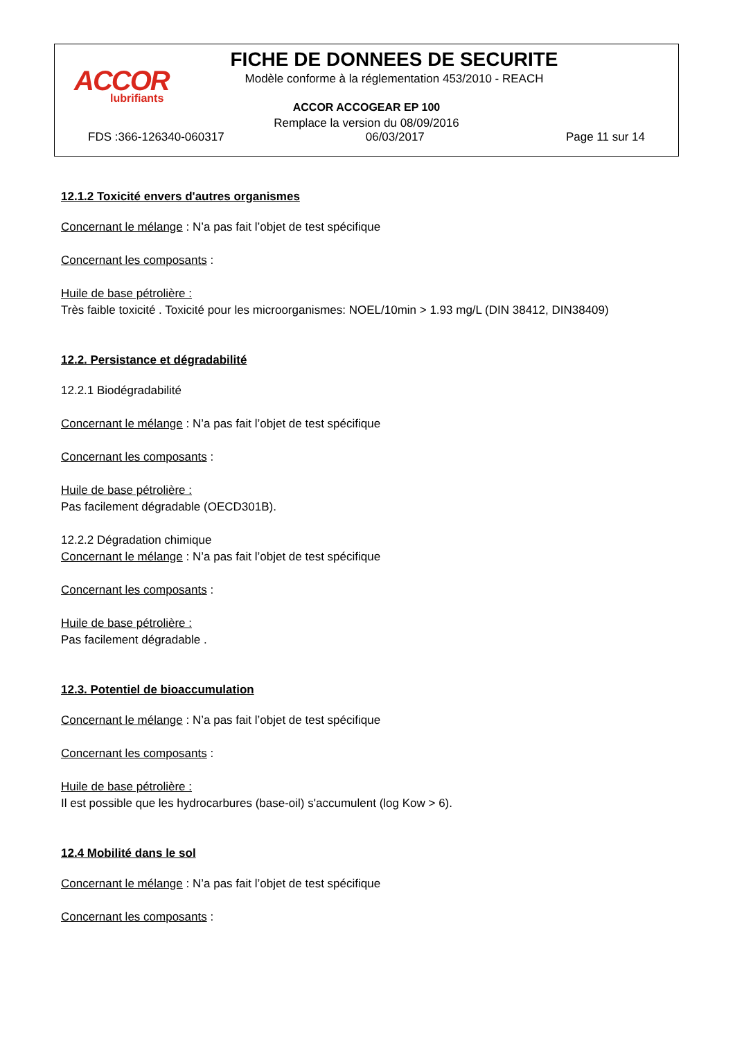ACCOR
lubrifiants
FICHE DE DONNEES DE SECURITE
Modèle conforme à la réglementation 453/2010 - REACH
ACCOR ACCOGEAR EP 100
Remplace la version du 08/09/2016
FDS :366-126340-060317 06/03/2017 Page 11 sur 14
12.1.2 Toxicité envers d'autres organismes
Concernant le mélange : N’a pas fait l’objet de test spécifique
Concernant les composants :
Huile de base pétrolière :
Très faible toxicité . Toxicité pour les microorganismes: NOEL/10min > 1.93 mg/L (DIN 38412, DIN38409)
12.2. Persistance et dégradabilité
12.2.1 Biodégradabilité
Concernant le mélange : N’a pas fait l’objet de test spécifique
Concernant les composants :
Huile de base pétrolière :
Pas facilement dégradable (OECD301B).
12.2.2 Dégradation chimique
Concernant le mélange : N’a pas fait l’objet de test spécifique
Concernant les composants :
Huile de base pétrolière :
Pas facilement dégradable .
12.3. Potentiel de bioaccumulation
Concernant le mélange : N’a pas fait l’objet de test spécifique
Concernant les composants :
Huile de base pétrolière :
Il est possible que les hydrocarbures (base-oil) s'accumulent (log Kow > 6).
12.4 Mobilité dans le sol
Concernant le mélange : N’a pas fait l’objet de test spécifique
Concernant les composants :